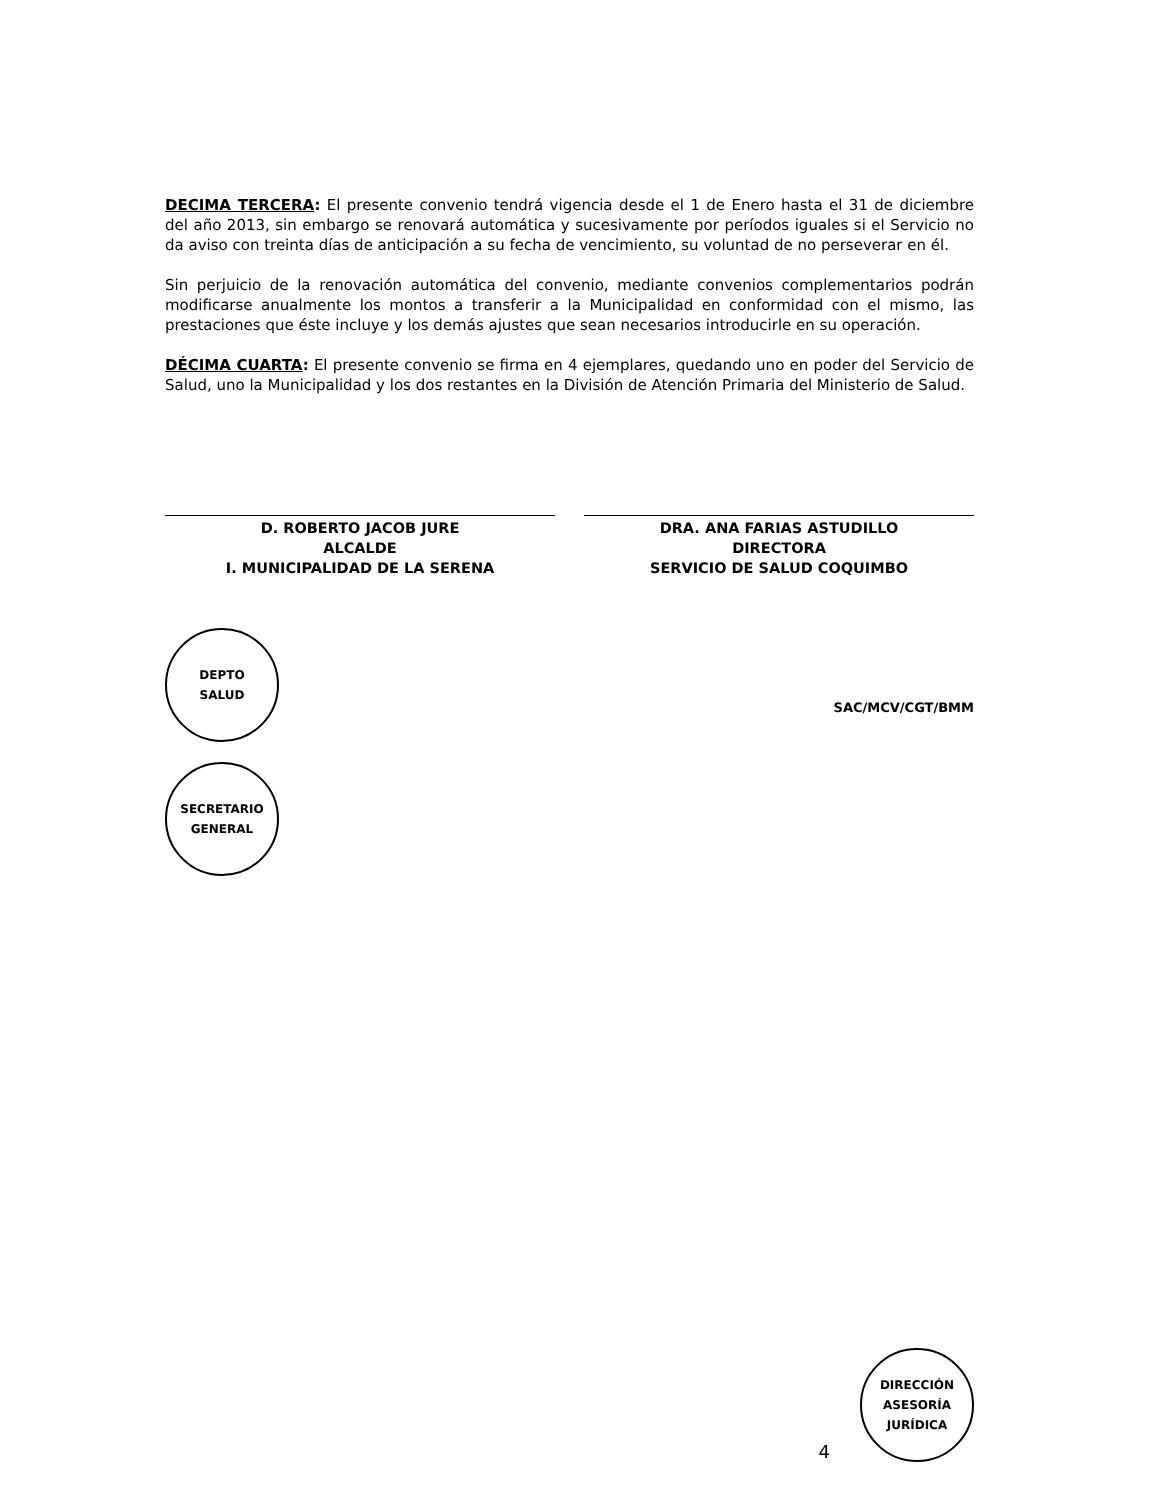DECIMA TERCERA: El presente convenio tendrá vigencia desde el 1 de Enero hasta el 31 de diciembre del año 2013, sin embargo se renovará automática y sucesivamente por períodos iguales si el Servicio no da aviso con treinta días de anticipación a su fecha de vencimiento, su voluntad de no perseverar en él.
Sin perjuicio de la renovación automática del convenio, mediante convenios complementarios podrán modificarse anualmente los montos a transferir a la Municipalidad en conformidad con el mismo, las prestaciones que éste incluye y los demás ajustes que sean necesarios introducirle en su operación.
DÉCIMA CUARTA: El presente convenio se firma en 4 ejemplares, quedando uno en poder del Servicio de Salud, uno la Municipalidad y los dos restantes en la División de Atención Primaria del Ministerio de Salud.
D. ROBERTO JACOB JURE
ALCALDE
I. MUNICIPALIDAD DE LA SERENA
DRA. ANA FARIAS ASTUDILLO
DIRECTORA
SERVICIO DE SALUD COQUIMBO
DEPTO
SALUD
SECRETARIO
GENERAL
SAC/MCV/CGT/BMM
4
DIRECCIÓN
ASESORÍA
JURÍDICA